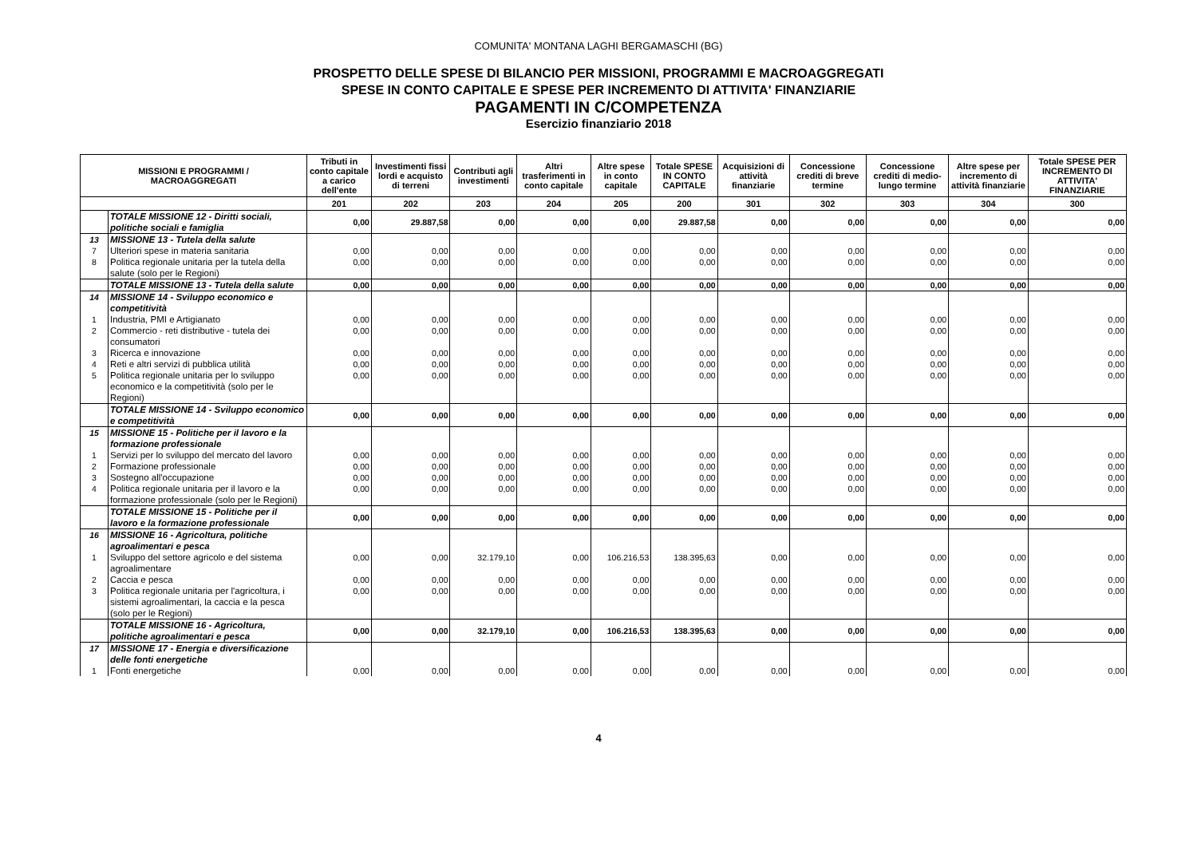COMUNITA' MONTANA LAGHI BERGAMASCHI (BG)
PROSPETTO DELLE SPESE DI BILANCIO PER MISSIONI, PROGRAMMI E MACROAGGREGATI
SPESE IN CONTO CAPITALE E SPESE PER INCREMENTO DI ATTIVITA' FINANZIARIE
PAGAMENTI IN C/COMPETENZA
Esercizio finanziario 2018
| MISSIONI E PROGRAMMI / MACROAGGREGATI | | Tributi in conto capitale a carico dell'ente | Investimenti fissi lordi e acquisto di terreni | Contributi agli investimenti | Altri trasferimenti in conto capitale | Altre spese in conto capitale | Totale SPESE IN CONTO CAPITALE | Acquisizioni di attività finanziarie | Concessione crediti di breve termine | Concessione crediti di medio-lungo termine | Altre spese per incremento di attività finanziarie | Totale SPESE PER INCREMENTO DI ATTIVITA' FINANZIARIE |
| --- | --- | --- | --- | --- | --- | --- | --- | --- | --- | --- | --- | --- |
| | | 201 | 202 | 203 | 204 | 205 | 200 | 301 | 302 | 303 | 304 | 300 |
| | TOTALE MISSIONE 12 - Diritti sociali, politiche sociali e famiglia | 0,00 | 29.887,58 | 0,00 | 0,00 | 0,00 | 29.887,58 | 0,00 | 0,00 | 0,00 | 0,00 | 0,00 |
| 13 | MISSIONE 13 - Tutela della salute | | | | | | | | | | | |
| 7 | Ulteriori spese in materia sanitaria | 0,00 | 0,00 | 0,00 | 0,00 | 0,00 | 0,00 | 0,00 | 0,00 | 0,00 | 0,00 | 0,00 |
| 8 | Politica regionale unitaria per la tutela della salute (solo per le Regioni) | 0,00 | 0,00 | 0,00 | 0,00 | 0,00 | 0,00 | 0,00 | 0,00 | 0,00 | 0,00 | 0,00 |
| | TOTALE MISSIONE 13 - Tutela della salute | 0,00 | 0,00 | 0,00 | 0,00 | 0,00 | 0,00 | 0,00 | 0,00 | 0,00 | 0,00 | 0,00 |
| 14 | MISSIONE 14 - Sviluppo economico e competitività | | | | | | | | | | | |
| 1 | Industria, PMI e Artigianato | 0,00 | 0,00 | 0,00 | 0,00 | 0,00 | 0,00 | 0,00 | 0,00 | 0,00 | 0,00 | 0,00 |
| 2 | Commercio - reti distributive - tutela dei consumatori | 0,00 | 0,00 | 0,00 | 0,00 | 0,00 | 0,00 | 0,00 | 0,00 | 0,00 | 0,00 | 0,00 |
| 3 | Ricerca e innovazione | 0,00 | 0,00 | 0,00 | 0,00 | 0,00 | 0,00 | 0,00 | 0,00 | 0,00 | 0,00 | 0,00 |
| 4 | Reti e altri servizi di pubblica utilità | 0,00 | 0,00 | 0,00 | 0,00 | 0,00 | 0,00 | 0,00 | 0,00 | 0,00 | 0,00 | 0,00 |
| 5 | Politica regionale unitaria per lo sviluppo economico e la competitività (solo per le Regioni) | 0,00 | 0,00 | 0,00 | 0,00 | 0,00 | 0,00 | 0,00 | 0,00 | 0,00 | 0,00 | 0,00 |
| | TOTALE MISSIONE 14 - Sviluppo economico e competitività | 0,00 | 0,00 | 0,00 | 0,00 | 0,00 | 0,00 | 0,00 | 0,00 | 0,00 | 0,00 | 0,00 |
| 15 | MISSIONE 15 - Politiche per il lavoro e la formazione professionale | | | | | | | | | | | |
| 1 | Servizi per lo sviluppo del mercato del lavoro | 0,00 | 0,00 | 0,00 | 0,00 | 0,00 | 0,00 | 0,00 | 0,00 | 0,00 | 0,00 | 0,00 |
| 2 | Formazione professionale | 0,00 | 0,00 | 0,00 | 0,00 | 0,00 | 0,00 | 0,00 | 0,00 | 0,00 | 0,00 | 0,00 |
| 3 | Sostegno all'occupazione | 0,00 | 0,00 | 0,00 | 0,00 | 0,00 | 0,00 | 0,00 | 0,00 | 0,00 | 0,00 | 0,00 |
| 4 | Politica regionale unitaria per il lavoro e la formazione professionale (solo per le Regioni) | 0,00 | 0,00 | 0,00 | 0,00 | 0,00 | 0,00 | 0,00 | 0,00 | 0,00 | 0,00 | 0,00 |
| | TOTALE MISSIONE 15 - Politiche per il lavoro e la formazione professionale | 0,00 | 0,00 | 0,00 | 0,00 | 0,00 | 0,00 | 0,00 | 0,00 | 0,00 | 0,00 | 0,00 |
| 16 | MISSIONE 16 - Agricoltura, politiche agroalimentari e pesca | | | | | | | | | | | |
| 1 | Sviluppo del settore agricolo e del sistema agroalimentare | 0,00 | 0,00 | 32.179,10 | 0,00 | 106.216,53 | 138.395,63 | 0,00 | 0,00 | 0,00 | 0,00 | 0,00 |
| 2 | Caccia e pesca | 0,00 | 0,00 | 0,00 | 0,00 | 0,00 | 0,00 | 0,00 | 0,00 | 0,00 | 0,00 | 0,00 |
| 3 | Politica regionale unitaria per l'agricoltura, i sistemi agroalimentari, la caccia e la pesca (solo per le Regioni) | 0,00 | 0,00 | 0,00 | 0,00 | 0,00 | 0,00 | 0,00 | 0,00 | 0,00 | 0,00 | 0,00 |
| | TOTALE MISSIONE 16 - Agricoltura, politiche agroalimentari e pesca | 0,00 | 0,00 | 32.179,10 | 0,00 | 106.216,53 | 138.395,63 | 0,00 | 0,00 | 0,00 | 0,00 | 0,00 |
| 17 | MISSIONE 17 - Energia e diversificazione delle fonti energetiche | | | | | | | | | | | |
| 1 | Fonti energetiche | 0,00 | 0,00 | 0,00 | 0,00 | 0,00 | 0,00 | 0,00 | 0,00 | 0,00 | 0,00 | 0,00 |
4